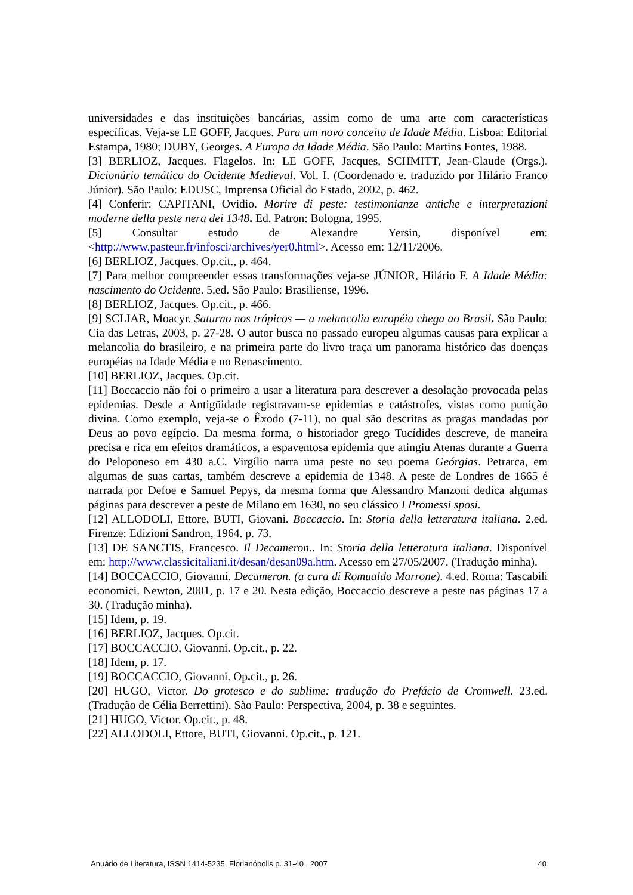universidades e das instituições bancárias, assim como de uma arte com características específicas. Veja-se LE GOFF, Jacques. Para um novo conceito de Idade Média. Lisboa: Editorial Estampa, 1980; DUBY, Georges. A Europa da Idade Média. São Paulo: Martins Fontes, 1988.
[3] BERLIOZ, Jacques. Flagelos. In: LE GOFF, Jacques, SCHMITT, Jean-Claude (Orgs.). Dicionário temático do Ocidente Medieval. Vol. I. (Coordenado e. traduzido por Hilário Franco Júnior). São Paulo: EDUSC, Imprensa Oficial do Estado, 2002, p. 462.
[4] Conferir: CAPITANI, Ovidio. Morire di peste: testimonianze antiche e interpretazioni moderne della peste nera dei 1348. Ed. Patron: Bologna, 1995.
[5] Consultar estudo de Alexandre Yersin, disponível em:<http://www.pasteur.fr/infosci/archives/yer0.html>. Acesso em: 12/11/2006.
[6] BERLIOZ, Jacques. Op.cit., p. 464.
[7] Para melhor compreender essas transformações veja-se JÚNIOR, Hilário F. A Idade Média: nascimento do Ocidente. 5.ed. São Paulo: Brasiliense, 1996.
[8] BERLIOZ, Jacques. Op.cit., p. 466.
[9] SCLIAR, Moacyr. Saturno nos trópicos — a melancolia européia chega ao Brasil. São Paulo: Cia das Letras, 2003, p. 27-28. O autor busca no passado europeu algumas causas para explicar a melancolia do brasileiro, e na primeira parte do livro traça um panorama histórico das doenças européias na Idade Média e no Renascimento.
[10] BERLIOZ, Jacques. Op.cit.
[11] Boccaccio não foi o primeiro a usar a literatura para descrever a desolação provocada pelas epidemias. Desde a Antigüidade registravam-se epidemias e catástrofes, vistas como punição divina. Como exemplo, veja-se o Êxodo (7-11), no qual são descritas as pragas mandadas por Deus ao povo egípcio. Da mesma forma, o historiador grego Tucídides descreve, de maneira precisa e rica em efeitos dramáticos, a espaventosa epidemia que atingiu Atenas durante a Guerra do Peloponeso em 430 a.C. Virgílio narra uma peste no seu poema Geórgias. Petrarca, em algumas de suas cartas, também descreve a epidemia de 1348. A peste de Londres de 1665 é narrada por Defoe e Samuel Pepys, da mesma forma que Alessandro Manzoni dedica algumas páginas para descrever a peste de Milano em 1630, no seu clássico I Promessi sposi.
[12] ALLODOLI, Ettore, BUTI, Giovani. Boccaccio. In: Storia della letteratura italiana. 2.ed. Firenze: Edizioni Sandron, 1964. p. 73.
[13] DE SANCTIS, Francesco. Il Decameron.. In: Storia della letteratura italiana. Disponível em: http://www.classicitaliani.it/desan/desan09a.htm. Acesso em 27/05/2007. (Tradução minha).
[14] BOCCACCIO, Giovanni. Decameron. (a cura di Romualdo Marrone). 4.ed. Roma: Tascabili economici. Newton, 2001, p. 17 e 20. Nesta edição, Boccaccio descreve a peste nas páginas 17 a 30. (Tradução minha).
[15] Idem, p. 19.
[16] BERLIOZ, Jacques. Op.cit.
[17] BOCCACCIO, Giovanni. Op. cit., p. 22.
[18] Idem, p. 17.
[19] BOCCACCIO, Giovanni. Op. cit., p. 26.
[20] HUGO, Victor. Do grotesco e do sublime: tradução do Prefácio de Cromwell. 23.ed. (Tradução de Célia Berrettini). São Paulo: Perspectiva, 2004, p. 38 e seguintes.
[21] HUGO, Victor. Op.cit., p. 48.
[22] ALLODOLI, Ettore, BUTI, Giovanni. Op.cit., p. 121.
Anuário de Literatura, ISSN 1414-5235, Florianópolis p. 31-40 , 2007 40